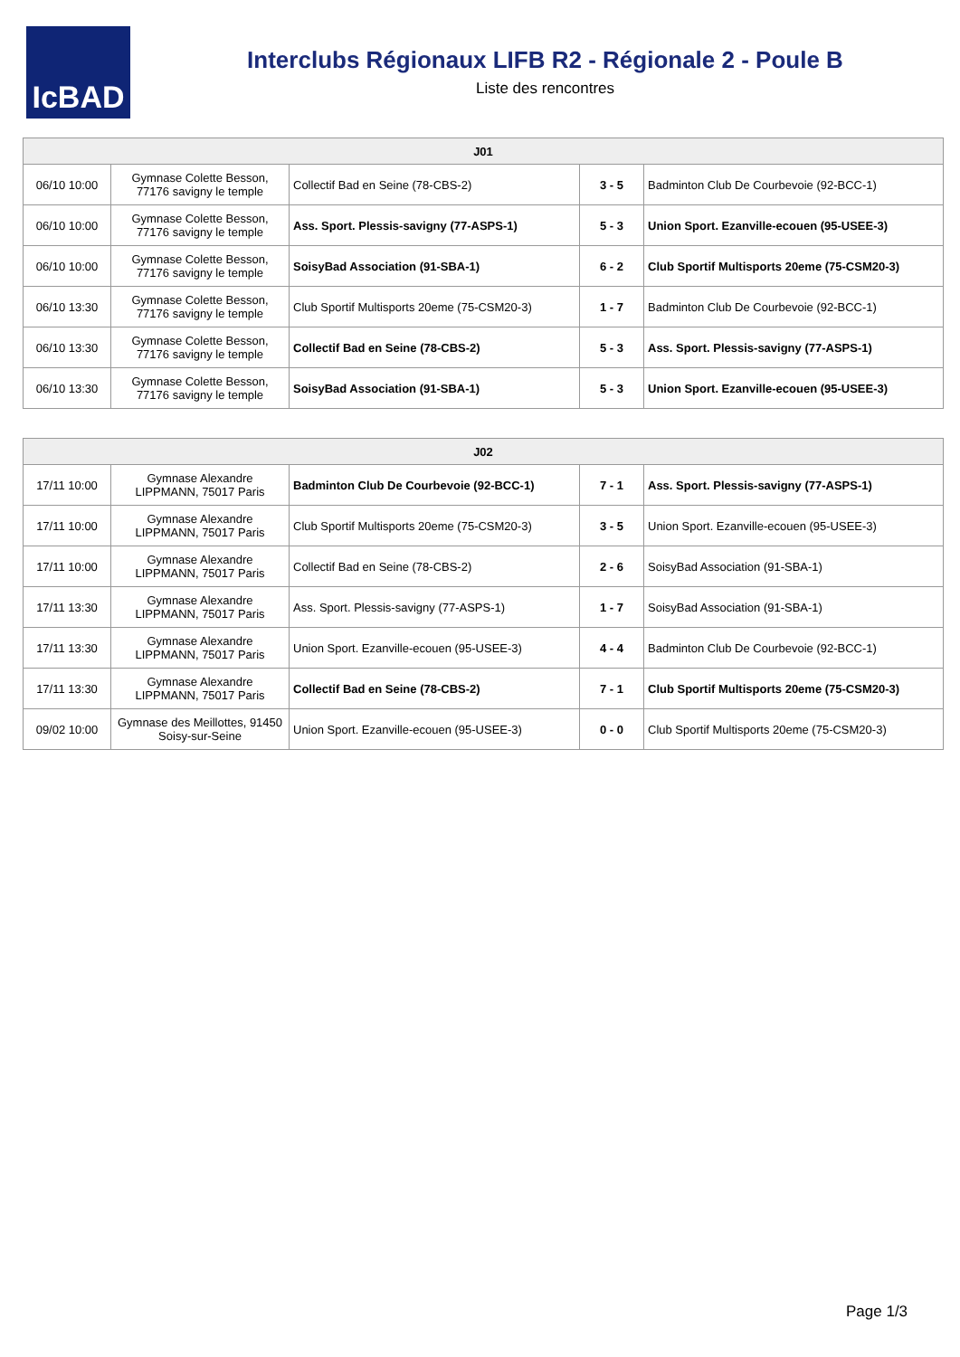IcBAD
Interclubs Régionaux LIFB R2 - Régionale 2 - Poule B
Liste des rencontres
| J01 | | | | |
| --- | --- | --- | --- | --- |
| 06/10 10:00 | Gymnase Colette Besson, 77176 savigny le temple | Collectif Bad en Seine (78-CBS-2) | 3 - 5 | Badminton Club De Courbevoie (92-BCC-1) |
| 06/10 10:00 | Gymnase Colette Besson, 77176 savigny le temple | Ass. Sport. Plessis-savigny (77-ASPS-1) | 5 - 3 | Union Sport. Ezanville-ecouen (95-USEE-3) |
| 06/10 10:00 | Gymnase Colette Besson, 77176 savigny le temple | SoisyBad Association (91-SBA-1) | 6 - 2 | Club Sportif Multisports 20eme (75-CSM20-3) |
| 06/10 13:30 | Gymnase Colette Besson, 77176 savigny le temple | Club Sportif Multisports 20eme (75-CSM20-3) | 1 - 7 | Badminton Club De Courbevoie (92-BCC-1) |
| 06/10 13:30 | Gymnase Colette Besson, 77176 savigny le temple | Collectif Bad en Seine (78-CBS-2) | 5 - 3 | Ass. Sport. Plessis-savigny (77-ASPS-1) |
| 06/10 13:30 | Gymnase Colette Besson, 77176 savigny le temple | SoisyBad Association (91-SBA-1) | 5 - 3 | Union Sport. Ezanville-ecouen (95-USEE-3) |
| J02 | | | | |
| --- | --- | --- | --- | --- |
| 17/11 10:00 | Gymnase Alexandre LIPPMANN, 75017 Paris | Badminton Club De Courbevoie (92-BCC-1) | 7 - 1 | Ass. Sport. Plessis-savigny (77-ASPS-1) |
| 17/11 10:00 | Gymnase Alexandre LIPPMANN, 75017 Paris | Club Sportif Multisports 20eme (75-CSM20-3) | 3 - 5 | Union Sport. Ezanville-ecouen (95-USEE-3) |
| 17/11 10:00 | Gymnase Alexandre LIPPMANN, 75017 Paris | Collectif Bad en Seine (78-CBS-2) | 2 - 6 | SoisyBad Association (91-SBA-1) |
| 17/11 13:30 | Gymnase Alexandre LIPPMANN, 75017 Paris | Ass. Sport. Plessis-savigny (77-ASPS-1) | 1 - 7 | SoisyBad Association (91-SBA-1) |
| 17/11 13:30 | Gymnase Alexandre LIPPMANN, 75017 Paris | Union Sport. Ezanville-ecouen (95-USEE-3) | 4 - 4 | Badminton Club De Courbevoie (92-BCC-1) |
| 17/11 13:30 | Gymnase Alexandre LIPPMANN, 75017 Paris | Collectif Bad en Seine (78-CBS-2) | 7 - 1 | Club Sportif Multisports 20eme (75-CSM20-3) |
| 09/02 10:00 | Gymnase des Meillottes, 91450 Soisy-sur-Seine | Union Sport. Ezanville-ecouen (95-USEE-3) | 0 - 0 | Club Sportif Multisports 20eme (75-CSM20-3) |
Page 1/3